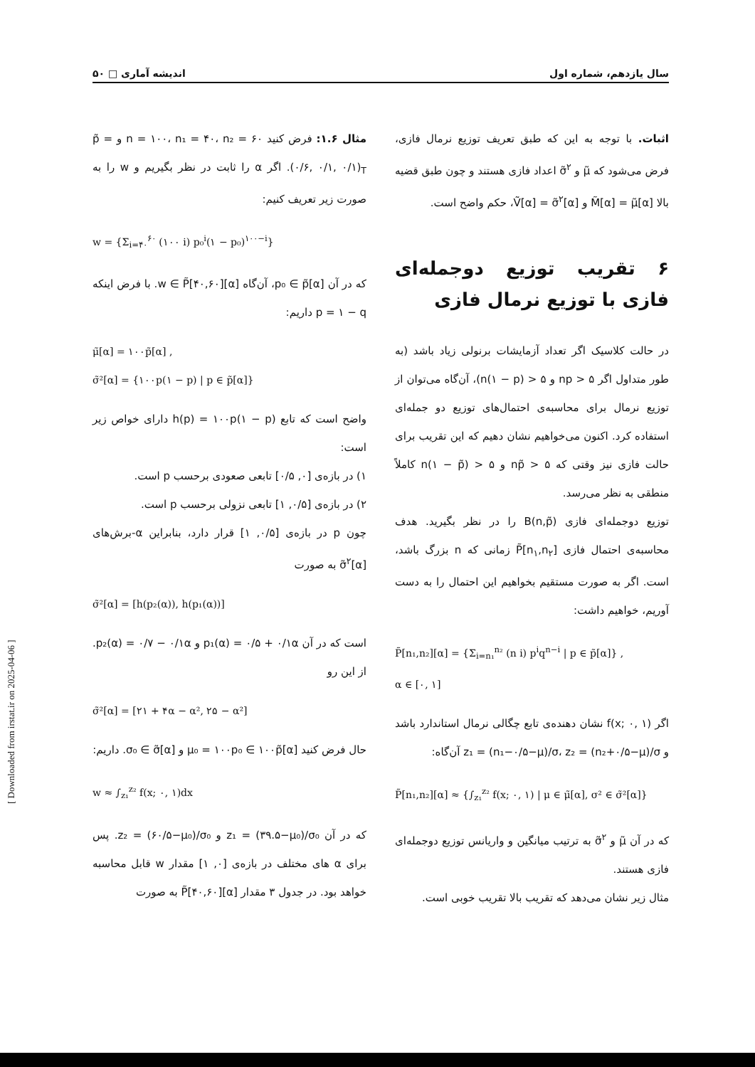سال یازدهم، شماره اول اندیشه آماری □ ۵۰
اثبات. با توجه به این که طبق تعریف توزیع نرمال فازی، فرض می‌شود که μ̃ و σ̃<sup>۲</sup> اعداد فازی هستند و چون طبق قضیه بالا M̃[α] = μ̃[α] و Ṽ[α] = σ̃<sup>۲</sup>[α]، حکم واضح است.
۶ تقریب توزیع دوجمله‌ای فازی با توزیع نرمال فازی
در حالت کلاسیک اگر تعداد آزمایشات برنولی زیاد باشد (به طور متداول اگر np > ۵ و n(۱ − p) > ۵)، آن‌گاه می‌توان از توزیع نرمال برای محاسبه‌ی احتمال‌های توزیع دو جمله‌ای استفاده کرد. اکنون می‌خواهیم نشان دهیم که این تقریب برای حالت فازی نیز وقتی که np̃ > ۵ و n(۱ − p̃) > ۵ کاملاً منطقی به نظر می‌رسد.
توزیع دوجمله‌ای فازی B(n,p̃) را در نظر بگیرید. هدف محاسبه‌ی احتمال فازی P̃[n<sub>۱</sub>,n<sub>۲</sub>] زمانی که n بزرگ باشد، است. اگر به صورت مستقیم بخواهیم این احتمال را به دست آوریم، خواهیم داشت:
P̃[n₁,n₂][α] = {Σ<sub>i=n₁</sub><sup>n₂</sup> (n i) p<sup>i</sup>q<sup>n−i</sup> | p ∈ p̃[α]} ,
α ∈ [۰, ۱]
اگر f(x; ۰, ۱) نشان دهنده‌ی تابع چگالی نرمال استاندارد باشد و z₁ = (n₁−۰/۵−μ)/σ، z₂ = (n₂+۰/۵−μ)/σ آن‌گاه:
P̃[n₁,n₂][α] ≈ {∫<sub>z₁</sub><sup>z₂</sup> f(x; ۰, ۱) | μ ∈ μ̃[α], σ² ∈ σ̃²[α]}
که در آن μ̃ و σ̃<sup>۲</sup> به ترتیب میانگین و واریانس توزیع دوجمله‌ای فازی هستند.
مثال زیر نشان می‌دهد که تقریب بالا تقریب خوبی است.
مثال ۱.۶: فرض کنید n = ۱۰۰، n₁ = ۴۰، n₂ = ۶۰ و p̃ = (۰/۶, ۰/۱, ۰/۱)<sub>T</sub>. اگر α را ثابت در نظر بگیریم و w را به صورت زیر تعریف کنیم:
w = {Σ<sub>i=۴۰</sub><sup>۶۰</sup> (۱۰۰ i) p₀<sup>i</sup>(۱ − p₀)<sup>۱۰۰−i</sup>}
که در آن p₀ ∈ p̃[α]، آن‌گاه w ∈ P̃[۴۰,۶۰][α]. با فرض اینکه p = ۱ − q داریم:
μ̃[α] = ۱۰۰p̃[α] ,
σ̃²[α] = {۱۰۰p(۱ − p) | p ∈ p̃[α]}
واضح است که تابع h(p) = ۱۰۰p(۱ − p) دارای خواص زیر است:
۱) در بازه‌ی [۰, ۰/۵] تابعی صعودی برحسب p است.
۲) در بازه‌ی [۰/۵, ۱] تابعی نزولی برحسب p است.
چون p در بازه‌ی [۰/۵, ۱] قرار دارد، بنابراین α-برش‌های σ̃<sup>۲</sup>[α] به صورت
σ̃²[α] = [h(p₂(α)), h(p₁(α))]
است که در آن p₁(α) = ۰/۵ + ۰/۱α و p₂(α) = ۰/۷ − ۰/۱α. از این رو
σ̃²[α] = [۲۱ + ۴α − α², ۲۵ − α²]
حال فرض کنید μ₀ = ۱۰۰p₀ ∈ ۱۰۰p̃[α] و σ₀ ∈ σ̃[α]. داریم:
w ≈ ∫<sub>z₁</sub><sup>z₂</sup> f(x; ۰, ۱)dx
که در آن z₁ = (۳۹.۵−μ₀)/σ₀ و z₂ = (۶۰/۵−μ₀)/σ₀. پس برای α های مختلف در بازه‌ی [۰, ۱] مقدار w قابل محاسبه خواهد بود. در جدول ۳ مقدار P̃[۴۰,۶۰][α] به صورت
[ Downloaded from irstat.ir on 2025-04-06 ]